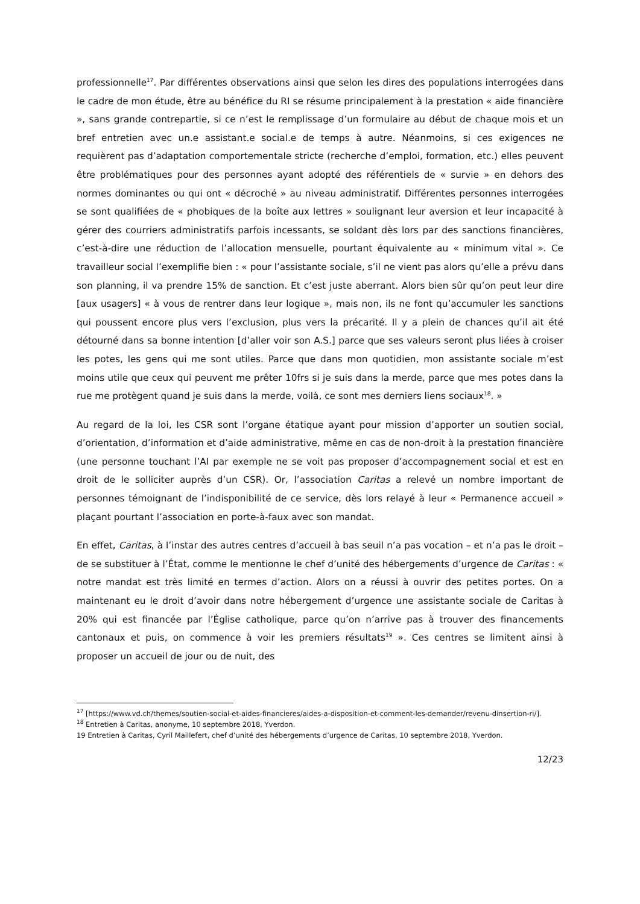professionnelle<sup>17</sup>. Par différentes observations ainsi que selon les dires des populations interrogées dans le cadre de mon étude, être au bénéfice du RI se résume principalement à la prestation « aide financière », sans grande contrepartie, si ce n’est le remplissage d’un formulaire au début de chaque mois et un bref entretien avec un.e assistant.e social.e de temps à autre. Néanmoins, si ces exigences ne requièrent pas d’adaptation comportementale stricte (recherche d’emploi, formation, etc.) elles peuvent être problématiques pour des personnes ayant adopté des référentiels de « survie » en dehors des normes dominantes ou qui ont « décroché » au niveau administratif. Différentes personnes interrogées se sont qualifiées de « phobiques de la boîte aux lettres » soulignant leur aversion et leur incapacité à gérer des courriers administratifs parfois incessants, se soldant dès lors par des sanctions financières, c’est-à-dire une réduction de l’allocation mensuelle, pourtant équivalente au « minimum vital ». Ce travailleur social l’exemplifie bien : « pour l’assistante sociale, s’il ne vient pas alors qu’elle a prévu dans son planning, il va prendre 15% de sanction. Et c’est juste aberrant. Alors bien sûr qu’on peut leur dire [aux usagers] « à vous de rentrer dans leur logique », mais non, ils ne font qu’accumuler les sanctions qui poussent encore plus vers l’exclusion, plus vers la précarité. Il y a plein de chances qu’il ait été détourné dans sa bonne intention [d’aller voir son A.S.] parce que ses valeurs seront plus liées à croiser les potes, les gens qui me sont utiles. Parce que dans mon quotidien, mon assistante sociale m’est moins utile que ceux qui peuvent me prêter 10frs si je suis dans la merde, parce que mes potes dans la rue me protègent quand je suis dans la merde, voilà, ce sont mes derniers liens sociaux<sup>18</sup>. »
Au regard de la loi, les CSR sont l’organe étatique ayant pour mission d’apporter un soutien social, d’orientation, d’information et d’aide administrative, même en cas de non-droit à la prestation financière (une personne touchant l’AI par exemple ne se voit pas proposer d’accompagnement social et est en droit de le solliciter auprès d’un CSR). Or, l’association Caritas a relevé un nombre important de personnes témoignant de l’indisponibilité de ce service, dès lors relayé à leur « Permanence accueil » plaçant pourtant l’association en porte-à-faux avec son mandat.
En effet, Caritas, à l’instar des autres centres d’accueil à bas seuil n’a pas vocation – et n’a pas le droit – de se substituer à l’État, comme le mentionne le chef d’unité des hébergements d’urgence de Caritas : « notre mandat est très limité en termes d’action. Alors on a réussi à ouvrir des petites portes. On a maintenant eu le droit d’avoir dans notre hébergement d’urgence une assistante sociale de Caritas à 20% qui est financée par l’Église catholique, parce qu’on n’arrive pas à trouver des financements cantonaux et puis, on commence à voir les premiers résultats<sup>19</sup> ». Ces centres se limitent ainsi à proposer un accueil de jour ou de nuit, des
<sup>17</sup> [https://www.vd.ch/themes/soutien-social-et-aides-financieres/aides-a-disposition-et-comment-les-demander/revenu-dinsertion-ri/].
<sup>18</sup> Entretien à Caritas, anonyme, 10 septembre 2018, Yverdon.
19 Entretien à Caritas, Cyril Maillefert, chef d’unité des hébergements d’urgence de Caritas, 10 septembre 2018, Yverdon.
12/23